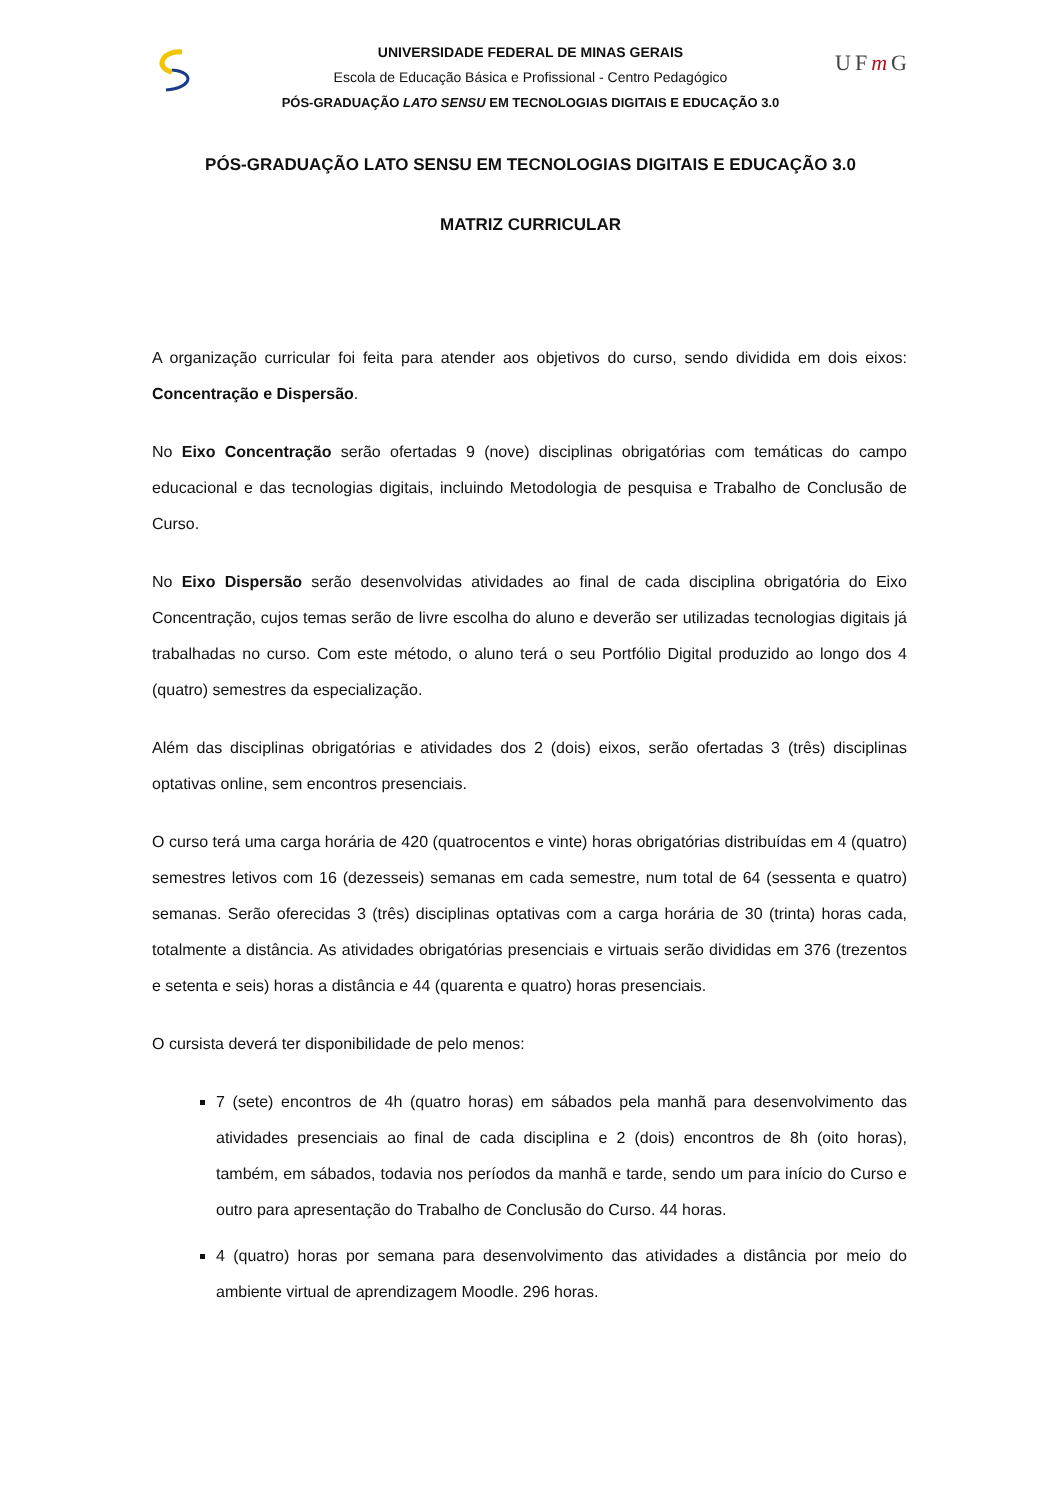UFm G
UNIVERSIDADE FEDERAL DE MINAS GERAIS
Escola de Educação Básica e Profissional - Centro Pedagógico
PÓS-GRADUAÇÃO LATO SENSU EM TECNOLOGIAS DIGITAIS E EDUCAÇÃO 3.0
PÓS-GRADUAÇÃO LATO SENSU EM TECNOLOGIAS DIGITAIS E EDUCAÇÃO 3.0
MATRIZ CURRICULAR
A organização curricular foi feita para atender aos objetivos do curso, sendo dividida em dois eixos: Concentração e Dispersão.
No Eixo Concentração serão ofertadas 9 (nove) disciplinas obrigatórias com temáticas do campo educacional e das tecnologias digitais, incluindo Metodologia de pesquisa e Trabalho de Conclusão de Curso.
No Eixo Dispersão serão desenvolvidas atividades ao final de cada disciplina obrigatória do Eixo Concentração, cujos temas serão de livre escolha do aluno e deverão ser utilizadas tecnologias digitais já trabalhadas no curso. Com este método, o aluno terá o seu Portfólio Digital produzido ao longo dos 4 (quatro) semestres da especialização.
Além das disciplinas obrigatórias e atividades dos 2 (dois) eixos, serão ofertadas 3 (três) disciplinas optativas online, sem encontros presenciais.
O curso terá uma carga horária de 420 (quatrocentos e vinte) horas obrigatórias distribuídas em 4 (quatro) semestres letivos com 16 (dezesseis) semanas em cada semestre, num total de 64 (sessenta e quatro) semanas. Serão oferecidas 3 (três) disciplinas optativas com a carga horária de 30 (trinta) horas cada, totalmente a distância. As atividades obrigatórias presenciais e virtuais serão divididas em 376 (trezentos e setenta e seis) horas a distância e 44 (quarenta e quatro) horas presenciais.
O cursista deverá ter disponibilidade de pelo menos:
7 (sete) encontros de 4h (quatro horas) em sábados pela manhã para desenvolvimento das atividades presenciais ao final de cada disciplina e 2 (dois) encontros de 8h (oito horas), também, em sábados, todavia nos períodos da manhã e tarde, sendo um para início do Curso e outro para apresentação do Trabalho de Conclusão do Curso. 44 horas.
4 (quatro) horas por semana para desenvolvimento das atividades a distância por meio do ambiente virtual de aprendizagem Moodle. 296 horas.